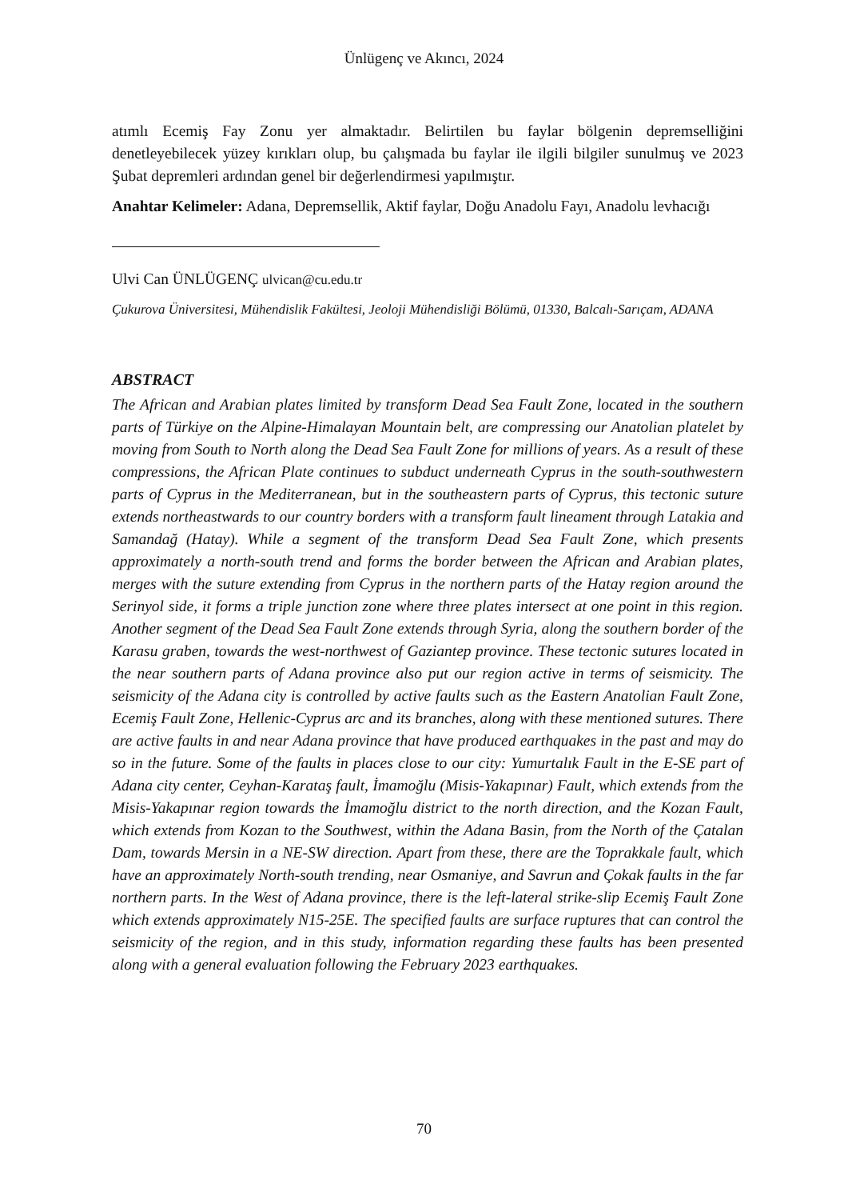Ünlügenç ve Akıncı, 2024
atımlı Ecemiş Fay Zonu yer almaktadır. Belirtilen bu faylar bölgenin depremselliğini denetleyebilecek yüzey kırıkları olup, bu çalışmada bu faylar ile ilgili bilgiler sunulmuş ve 2023 Şubat depremleri ardından genel bir değerlendirmesi yapılmıştır.
Anahtar Kelimeler: Adana, Depremsellik, Aktif faylar, Doğu Anadolu Fayı, Anadolu levhacığı
Ulvi Can ÜNLÜGENÇ ulvican@cu.edu.tr
Çukurova Üniversitesi, Mühendislik Fakültesi, Jeoloji Mühendisliği Bölümü, 01330, Balcalı-Sarıçam, ADANA
ABSTRACT
The African and Arabian plates limited by transform Dead Sea Fault Zone, located in the southern parts of Türkiye on the Alpine-Himalayan Mountain belt, are compressing our Anatolian platelet by moving from South to North along the Dead Sea Fault Zone for millions of years. As a result of these compressions, the African Plate continues to subduct underneath Cyprus in the south-southwestern parts of Cyprus in the Mediterranean, but in the southeastern parts of Cyprus, this tectonic suture extends northeastwards to our country borders with a transform fault lineament through Latakia and Samandağ (Hatay). While a segment of the transform Dead Sea Fault Zone, which presents approximately a north-south trend and forms the border between the African and Arabian plates, merges with the suture extending from Cyprus in the northern parts of the Hatay region around the Serinyol side, it forms a triple junction zone where three plates intersect at one point in this region. Another segment of the Dead Sea Fault Zone extends through Syria, along the southern border of the Karasu graben, towards the west-northwest of Gaziantep province. These tectonic sutures located in the near southern parts of Adana province also put our region active in terms of seismicity. The seismicity of the Adana city is controlled by active faults such as the Eastern Anatolian Fault Zone, Ecemiş Fault Zone, Hellenic-Cyprus arc and its branches, along with these mentioned sutures. There are active faults in and near Adana province that have produced earthquakes in the past and may do so in the future. Some of the faults in places close to our city: Yumurtalık Fault in the E-SE part of Adana city center, Ceyhan-Karataş fault, İmamoğlu (Misis-Yakapınar) Fault, which extends from the Misis-Yakapınar region towards the İmamoğlu district to the north direction, and the Kozan Fault, which extends from Kozan to the Southwest, within the Adana Basin, from the North of the Çatalan Dam, towards Mersin in a NE-SW direction. Apart from these, there are the Toprakkale fault, which have an approximately North-south trending, near Osmaniye, and Savrun and Çokak faults in the far northern parts. In the West of Adana province, there is the left-lateral strike-slip Ecemiş Fault Zone which extends approximately N15-25E. The specified faults are surface ruptures that can control the seismicity of the region, and in this study, information regarding these faults has been presented along with a general evaluation following the February 2023 earthquakes.
70